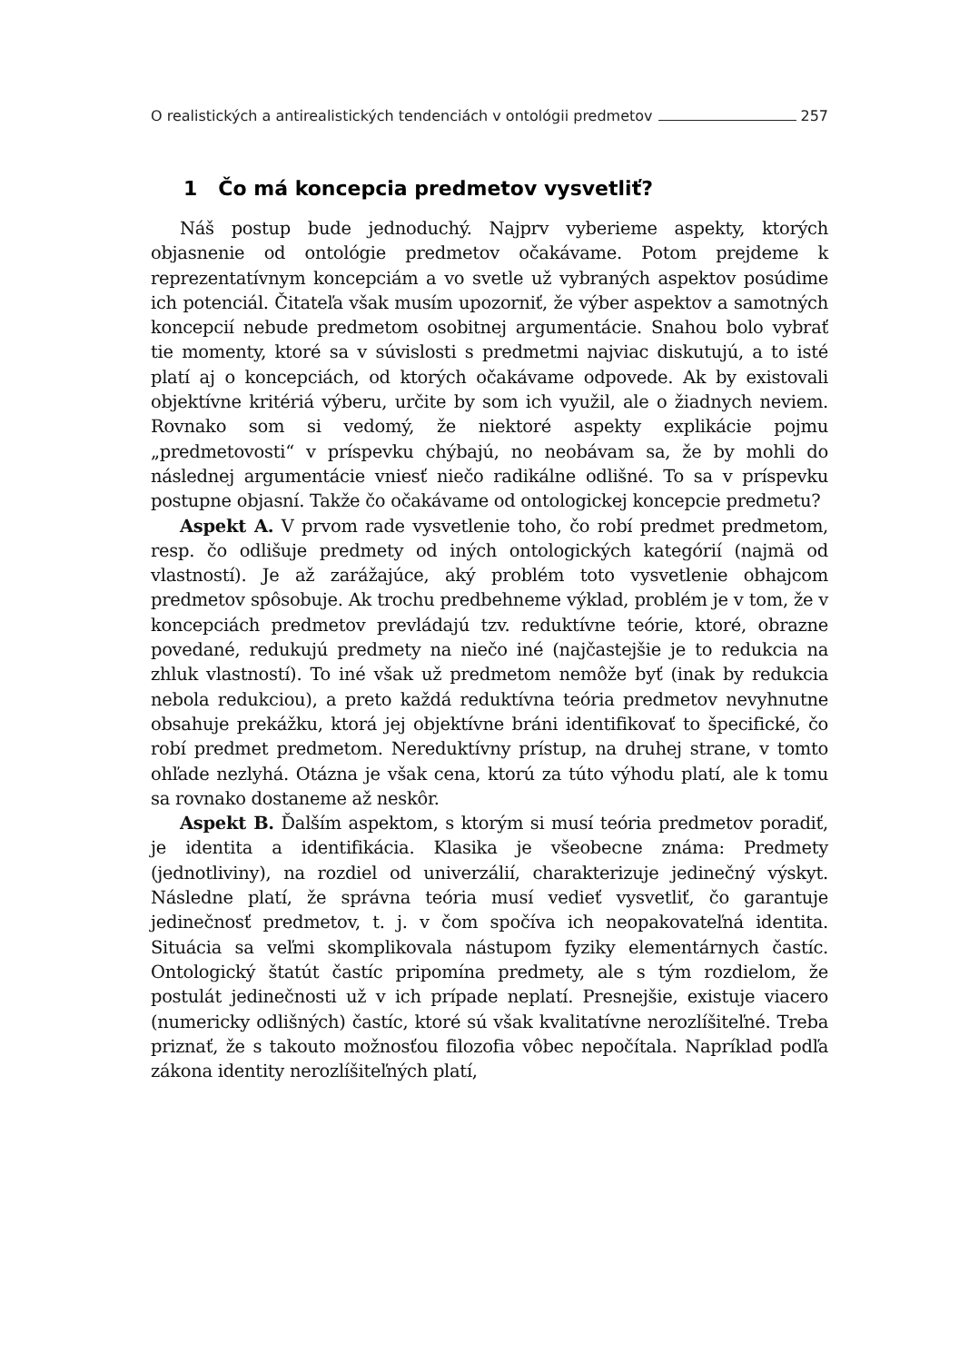O realistických a antirealistických tendenciách v ontológii predmetov 257
1 Čo má koncepcia predmetov vysvetliť?
Náš postup bude jednoduchý. Najprv vyberieme aspekty, ktorých objasnenie od ontológie predmetov očakávame. Potom prejdeme k reprezentatívnym koncepciám a vo svetle už vybraných aspektov posúdime ich potenciál. Čitateľa však musím upozorniť, že výber aspektov a samotných koncepcií nebude predmetom osobitnej argumentácie. Snahou bolo vybrať tie momenty, ktoré sa v súvislosti s predmetmi najviac diskutujú, a to isté platí aj o koncepciách, od ktorých očakávame odpovede. Ak by existovali objektívne kritériá výberu, určite by som ich využil, ale o žiadnych neviem. Rovnako som si vedomý, že niektoré aspekty explikácie pojmu „predmetovosti“ v príspevku chýbajú, no neobávam sa, že by mohli do následnej argumentácie vniesť niečo radikálne odlišné. To sa v príspevku postupne objasní. Takže čo očakávame od ontologickej koncepcie predmetu?
Aspekt A. V prvom rade vysvetlenie toho, čo robí predmet predmetom, resp. čo odlišuje predmety od iných ontologických kategórií (najmä od vlastností). Je až zarážajúce, aký problém toto vysvetlenie obhajcom predmetov spôsobuje. Ak trochu predbehneme výklad, problém je v tom, že v koncepciách predmetov prevládajú tzv. reduktívne teórie, ktoré, obrazne povedané, redukujú predmety na niečo iné (najčastejšie je to redukcia na zhluk vlastností). To iné však už predmetom nemôže byť (inak by redukcia nebola redukciou), a preto každá reduktívna teória predmetov nevyhnutne obsahuje prekážku, ktorá jej objektívne bráni identifikovať to špecifické, čo robí predmet predmetom. Nereduktívny prístup, na druhej strane, v tomto ohľade nezlyhá. Otázna je však cena, ktorú za túto výhodu platí, ale k tomu sa rovnako dostaneme až neskôr.
Aspekt B. Ďalším aspektom, s ktorým si musí teória predmetov poradiť, je identita a identifikácia. Klasika je všeobecne známa: Predmety (jednotliviny), na rozdiel od univerzálií, charakterizuje jedinečný výskyt. Následne platí, že správna teória musí vedieť vysvetliť, čo garantuje jedinečnosť predmetov, t. j. v čom spočíva ich neopakovateľná identita. Situácia sa veľmi skomplikovala nástupom fyziky elementárnych častíc. Ontologický štatút častíc pripomína predmety, ale s tým rozdielom, že postulát jedinečnosti už v ich prípade neplatí. Presnejšie, existuje viacero (numericky odlišných) častíc, ktoré sú však kvalitatívne nerozlíšiteľné. Treba priznať, že s takouto možnosťou filozofia vôbec nepočítala. Napríklad podľa zákona identity nerozlíšiteľných platí,